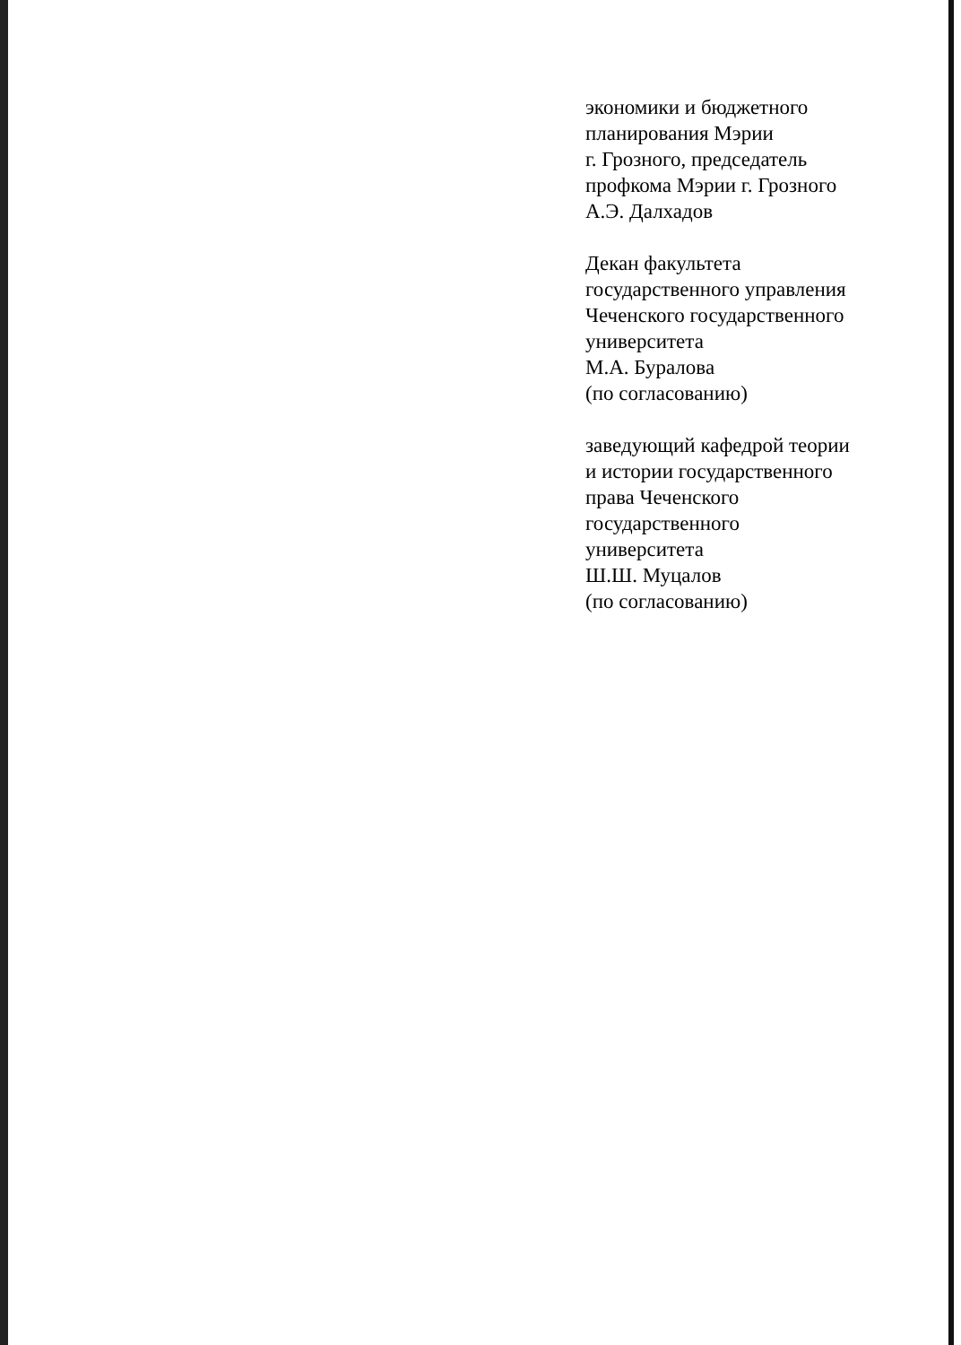экономики и бюджетного
планирования Мэрии
г. Грозного, председатель
профкома Мэрии г. Грозного
А.Э. Далхадов
Декан факультета
государственного управления
Чеченского государственного
университета
М.А. Буралова
(по согласованию)
заведующий кафедрой теории
и истории государственного
права Чеченского
государственного
университета
Ш.Ш. Муцалов
(по согласованию)